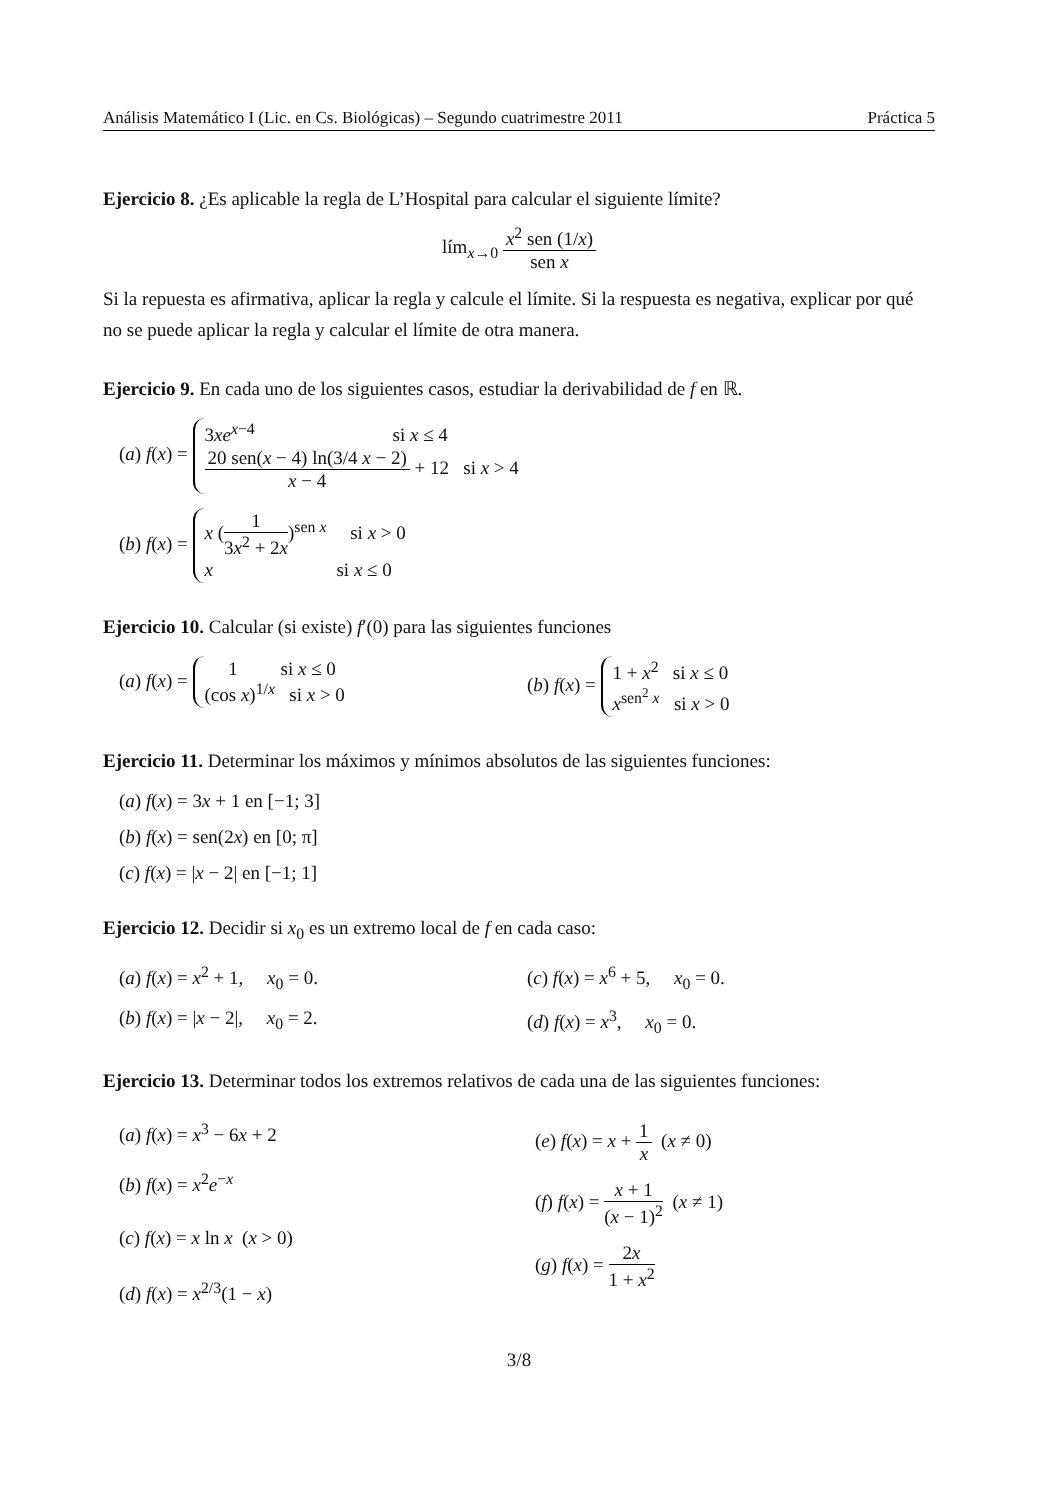Análisis Matemático I (Lic. en Cs. Biológicas) – Segundo cuatrimestre 2011 Práctica 5
Ejercicio 8. ¿Es aplicable la regla de L’Hospital para calcular el siguiente límite?
lím<sub>x→0</sub> x<sup>2</sup> sen (1/x) sen x
Si la repuesta es afirmativa, aplicar la regla y calcule el límite. Si la respuesta es negativa, explicar por qué no se puede aplicar la regla y calcular el límite de otra manera.
Ejercicio 9. En cada uno de los siguientes casos, estudiar la derivabilidad de f en ℝ.
(a) f(x) = 3xe<sup>x−4</sup> si x ≤ 4
20 sen(x − 4) ln(3/4 x − 2) x − 4 + 12 si x > 4
(b) f(x) = x (1 3x<sup>2</sup> + 2x)<sup>sen x</sup> si x > 0
x si x ≤ 0
Ejercicio 10. Calcular (si existe) f′(0) para las siguientes funciones
(a) f(x) = 1 si x ≤ 0
(cos x)<sup>1/x</sup> si x > 0
(b) f(x) = 1 + x<sup>2</sup> si x ≤ 0
x<sup>sen<sup>2</sup> x</sup> si x > 0
Ejercicio 11. Determinar los máximos y mínimos absolutos de las siguientes funciones:
(a) f(x) = 3x + 1 en [−1; 3]
(b) f(x) = sen(2x) en [0; π]
(c) f(x) = |x − 2| en [−1; 1]
Ejercicio 12. Decidir si x<sub>0</sub> es un extremo local de f en cada caso:
(a) f(x) = x<sup>2</sup> + 1, x<sub>0</sub> = 0. (c) f(x) = x<sup>6</sup> + 5, x<sub>0</sub> = 0.
(b) f(x) = |x − 2|, x<sub>0</sub> = 2.
(d) f(x) = x<sup>3</sup>, x<sub>0</sub> = 0.
Ejercicio 13. Determinar todos los extremos relativos de cada una de las siguientes funciones:
(a) f(x) = x<sup>3</sup> − 6x + 2
(b) f(x) = x<sup>2</sup>e<sup>−x</sup>
(c) f(x) = x ln x (x > 0)
(d) f(x) = x<sup>2/3</sup>(1 − x)
(e) f(x) = x + 1 x (x ≠ 0)
(f) f(x) = x + 1 (x − 1)<sup>2</sup> (x ≠ 1)
(g) f(x) = 2x 1 + x<sup>2</sup>
3/8